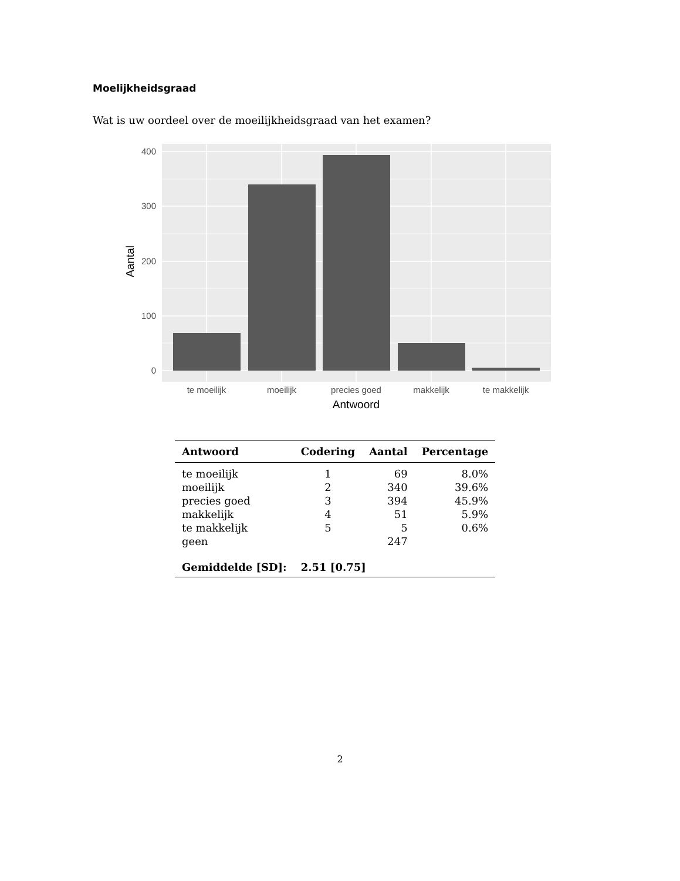Moelijkheidsgraad
Wat is uw oordeel over de moeilijkheidsgraad van het examen?
400
300
200
100
0
te moeilijk
moeilijk
precies goed
makkelijk
te makkelijk
Antwoord
Aantal
| Antwoord | Codering | Aantal | Percentage |
| --- | --- | --- | --- |
| te moeilijk | 1 | 69 | 8.0% |
| moeilijk | 2 | 340 | 39.6% |
| precies goed | 3 | 394 | 45.9% |
| makkelijk | 4 | 51 | 5.9% |
| te makkelijk | 5 | 5 | 0.6% |
| geen | | 247 | |
| Gemiddelde [SD]: | 2.51 [0.75] | | |
2